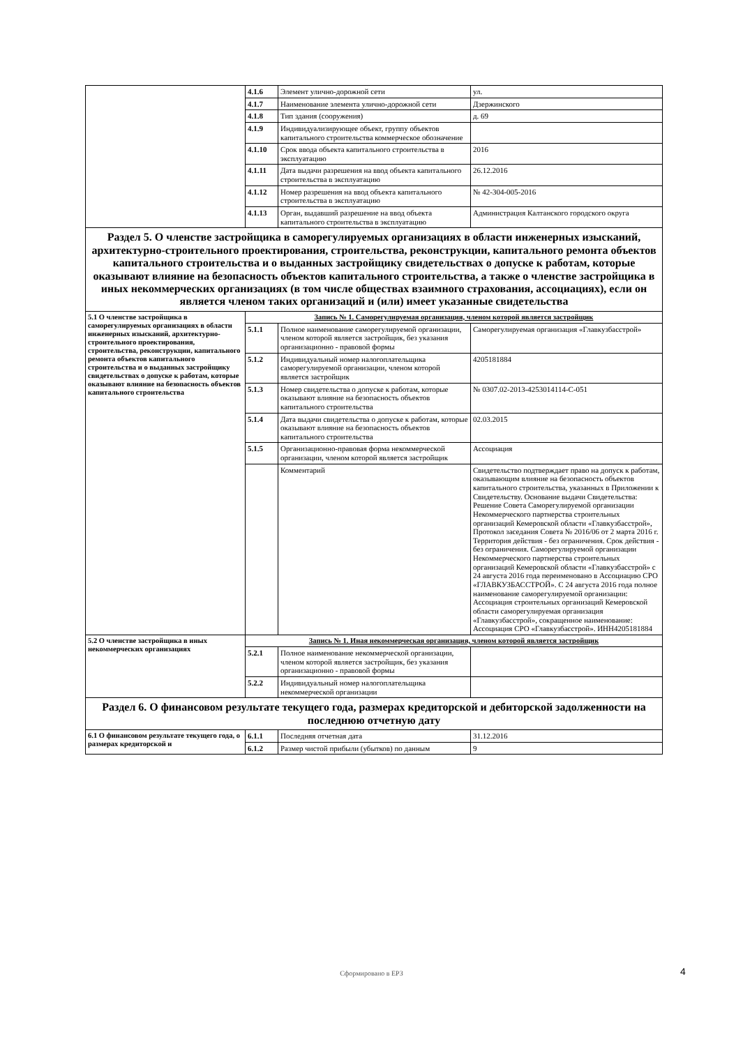| | 4.1.6 | Элемент улично-дорожной сети | ул. |
| | 4.1.7 | Наименование элемента улично-дорожной сети | Дзержинского |
| | 4.1.8 | Тип здания (сооружения) | д. 69 |
| | 4.1.9 | Индивидуализирующее объект, группу объектов капитального строительства коммерческое обозначение | |
| | 4.1.10 | Срок ввода объекта капитального строительства в эксплуатацию | 2016 |
| | 4.1.11 | Дата выдачи разрешения на ввод объекта капитального строительства в эксплуатацию | 26.12.2016 |
| | 4.1.12 | Номер разрешения на ввод объекта капитального строительства в эксплуатацию | № 42-304-005-2016 |
| | 4.1.13 | Орган, выдавший разрешение на ввод объекта капитального строительства в эксплуатацию | Администрация Калтанского городского округа |
| Раздел 5. О членстве застройщика в саморегулируемых организациях в области инженерных изысканий, архитектурно-строительного проектирования, строительства, реконструкции, капитального ремонта объектов капитального строительства и о выданных застройщику свидетельствах о допуске к работам, которые оказывают влияние на безопасность объектов капитального строительства, а также о членстве застройщика в иных некоммерческих организациях (в том числе обществах взаимного страхования, ассоциациях), если он является членом таких организаций и (или) имеет указанные свидетельства | | | |
| 5.1 О членстве застройщика в саморегулируемых организациях в области инженерных изысканий, архитектурно-строительного проектирования, строительства, реконструкции, капитального ремонта объектов капитального строительства и о выданных застройщику свидетельствах о допуске к работам, которые оказывают влияние на безопасность объектов капитального строительства | Запись № 1. Саморегулируемая организация, членом которой является застройщик | | |
| | 5.1.1 | Полное наименование саморегулируемой организации, членом которой является застройщик, без указания организационно - правовой формы | Саморегулируемая организация «Главкузбасстрой» |
| | 5.1.2 | Индивидуальный номер налогоплательщика саморегулируемой организации, членом которой является застройщик | 4205181884 |
| | 5.1.3 | Номер свидетельства о допуске к работам, которые оказывают влияние на безопасность объектов капитального строительства | № 0307.02-2013-4253014114-С-051 |
| | 5.1.4 | Дата выдачи свидетельства о допуске к работам, которые оказывают влияние на безопасность объектов капитального строительства | 02.03.2015 |
| | 5.1.5 | Организационно-правовая форма некоммерческой организации, членом которой является застройщик | Ассоциация |
| | | Комментарий | Свидетельство подтверждает право на допуск к работам, оказывающим влияние на безопасность объектов капитального строительства, указанных в Приложении к Свидетельству. Основание выдачи Свидетельства: Решение Совета Саморегулируемой организации Некоммерческого партнерства строительных организаций Кемеровской области «Главкузбасстрой», Протокол заседания Совета № 2016/06 от 2 марта 2016 г. Территория действия - без ограничения. Срок действия - без ограничения. Саморегулируемой организации Некоммерческого партнерства строительных организаций Кемеровской области «Главкузбасстрой» с 24 августа 2016 года переименовано в Ассоциацию СРО «ГЛАВКУЗБАССТРОЙ». С 24 августа 2016 года полное наименование саморегулируемой организации: Ассоциация строительных организаций Кемеровской области саморегулируемая организация «Главкузбасстрой», сокращенное наименование: Ассоциация СРО «Главкузбасстрой». ИНН4205181884 |
| 5.2 О членстве застройщика в иных некоммерческих организациях | Запись № 1. Иная некоммерческая организация, членом которой является застройщик | | |
| | 5.2.1 | Полное наименование некоммерческой организации, членом которой является застройщик, без указания организационно - правовой формы | |
| | 5.2.2 | Индивидуальный номер налогоплательщика некоммерческой организации | |
| Раздел 6. О финансовом результате текущего года, размерах кредиторской и дебиторской задолженности на последнюю отчетную дату | | | |
| 6.1 О финансовом результате текущего года, о размерах кредиторской и | 6.1.1 | Последняя отчетная дата | 31.12.2016 |
| | 6.1.2 | Размер чистой прибыли (убытков) по данным | 9 |
Сформировано в ЕРЗ 4